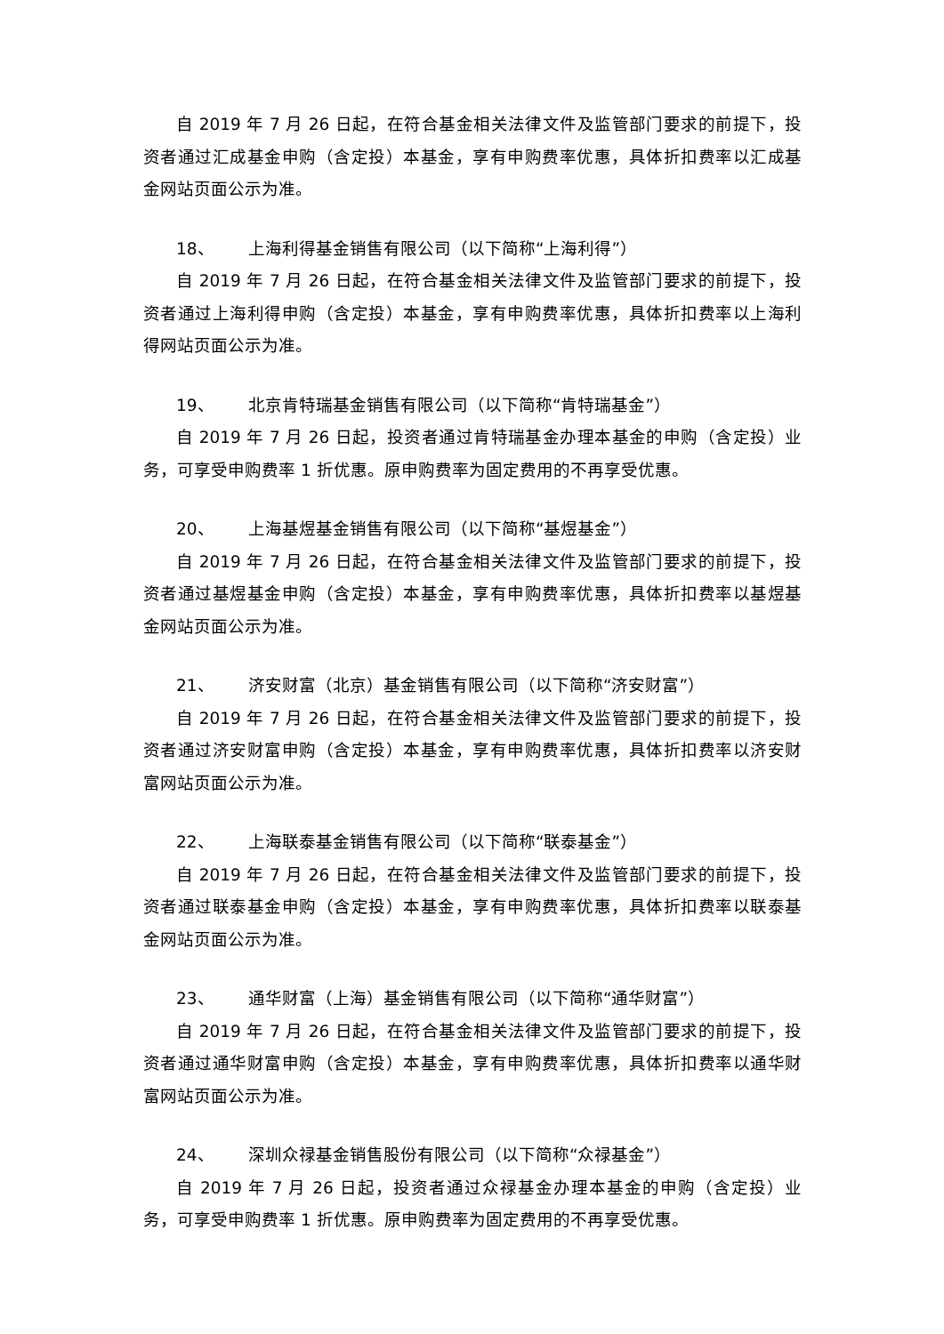自 2019 年 7 月 26 日起，在符合基金相关法律文件及监管部门要求的前提下，投资者通过汇成基金申购（含定投）本基金，享有申购费率优惠，具体折扣费率以汇成基金网站页面公示为准。
18、 上海利得基金销售有限公司（以下简称“上海利得”）
自 2019 年 7 月 26 日起，在符合基金相关法律文件及监管部门要求的前提下，投资者通过上海利得申购（含定投）本基金，享有申购费率优惠，具体折扣费率以上海利得网站页面公示为准。
19、 北京肯特瑞基金销售有限公司（以下简称“肯特瑞基金”）
自 2019 年 7 月 26 日起，投资者通过肯特瑞基金办理本基金的申购（含定投）业务，可享受申购费率 1 折优惠。原申购费率为固定费用的不再享受优惠。
20、 上海基煜基金销售有限公司（以下简称“基煜基金”）
自 2019 年 7 月 26 日起，在符合基金相关法律文件及监管部门要求的前提下，投资者通过基煜基金申购（含定投）本基金，享有申购费率优惠，具体折扣费率以基煜基金网站页面公示为准。
21、 济安财富（北京）基金销售有限公司（以下简称“济安财富”）
自 2019 年 7 月 26 日起，在符合基金相关法律文件及监管部门要求的前提下，投资者通过济安财富申购（含定投）本基金，享有申购费率优惠，具体折扣费率以济安财富网站页面公示为准。
22、 上海联泰基金销售有限公司（以下简称“联泰基金”）
自 2019 年 7 月 26 日起，在符合基金相关法律文件及监管部门要求的前提下，投资者通过联泰基金申购（含定投）本基金，享有申购费率优惠，具体折扣费率以联泰基金网站页面公示为准。
23、 通华财富（上海）基金销售有限公司（以下简称“通华财富”）
自 2019 年 7 月 26 日起，在符合基金相关法律文件及监管部门要求的前提下，投资者通过通华财富申购（含定投）本基金，享有申购费率优惠，具体折扣费率以通华财富网站页面公示为准。
24、 深圳众禄基金销售股份有限公司（以下简称“众禄基金”）
自 2019 年 7 月 26 日起，投资者通过众禄基金办理本基金的申购（含定投）业务，可享受申购费率 1 折优惠。原申购费率为固定费用的不再享受优惠。